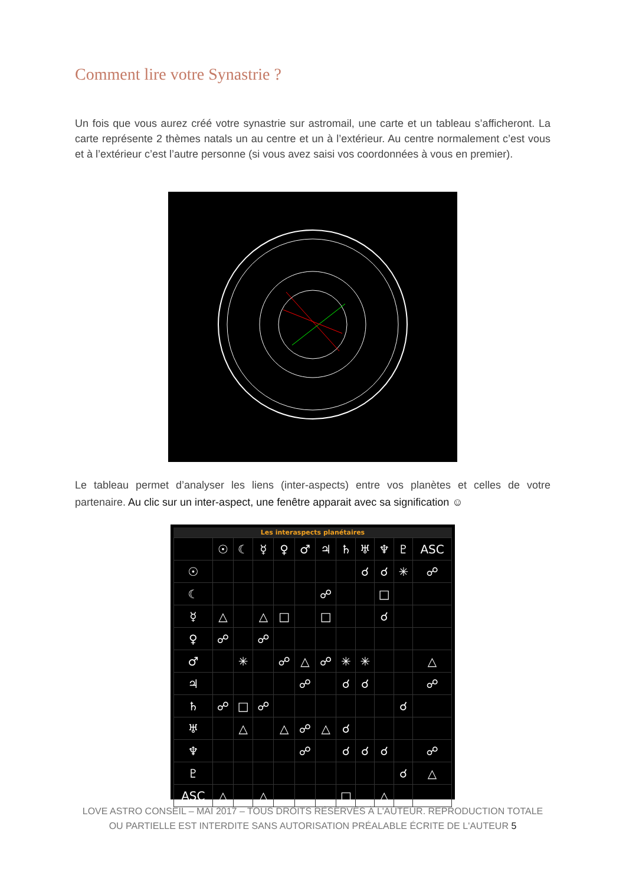Comment lire votre Synastrie ?
Un fois que vous aurez créé votre synastrie sur astromail, une carte et un tableau s’afficheront. La carte représente 2 thèmes natals un au centre et un à l’extérieur. Au centre normalement c’est vous et à l’extérieur c’est l’autre personne (si vous avez saisi vos coordonnées à vous en premier).
Le tableau permet d’analyser les liens (inter-aspects) entre vos planètes et celles de votre partenaire. Au clic sur un inter-aspect, une fenêtre apparait avec sa signification ☺
Les interaspects planétaires
| | ☉ | ☾ | ☿ | ♀ | ♂ | ♃ | ♄ | ♅ | ♆ | ♇ | ASC |
| --- | --- | --- | --- | --- | --- | --- | --- | --- | --- | --- | --- |
| ☉ | | | | | | | | ☌ | ☌ | ✳ | ☍ |
| ☾ | | | | | | ☍ | | | □ | | |
| ☿ | △ | | △ | □ | | □ | | | ☌ | | |
| ♀ | ☍ | | ☍ | | | | | | | | |
| ♂ | | ✳ | | ☍ | △ | ☍ | ✳ | ✳ | | | △ |
| ♃ | | | | | ☍ | | ☌ | ☌ | | | ☍ |
| ♄ | ☍ | □ | ☍ | | | | | | | ☌ | |
| ♅ | | △ | | △ | ☍ | △ | ☌ | | | | |
| ♆ | | | | | ☍ | | ☌ | ☌ | ☌ | | ☍ |
| ♇ | | | | | | | | | | ☌ | △ |
| ASC | △ | | △ | | | | □ | | △ | | |
LOVE ASTRO CONSEIL – MAI 2017 – TOUS DROITS RÉSERVÉS À L'AUTEUR. REPRODUCTION TOTALE OU PARTIELLE EST INTERDITE SANS AUTORISATION PRÉALABLE ÉCRITE DE L'AUTEUR 5